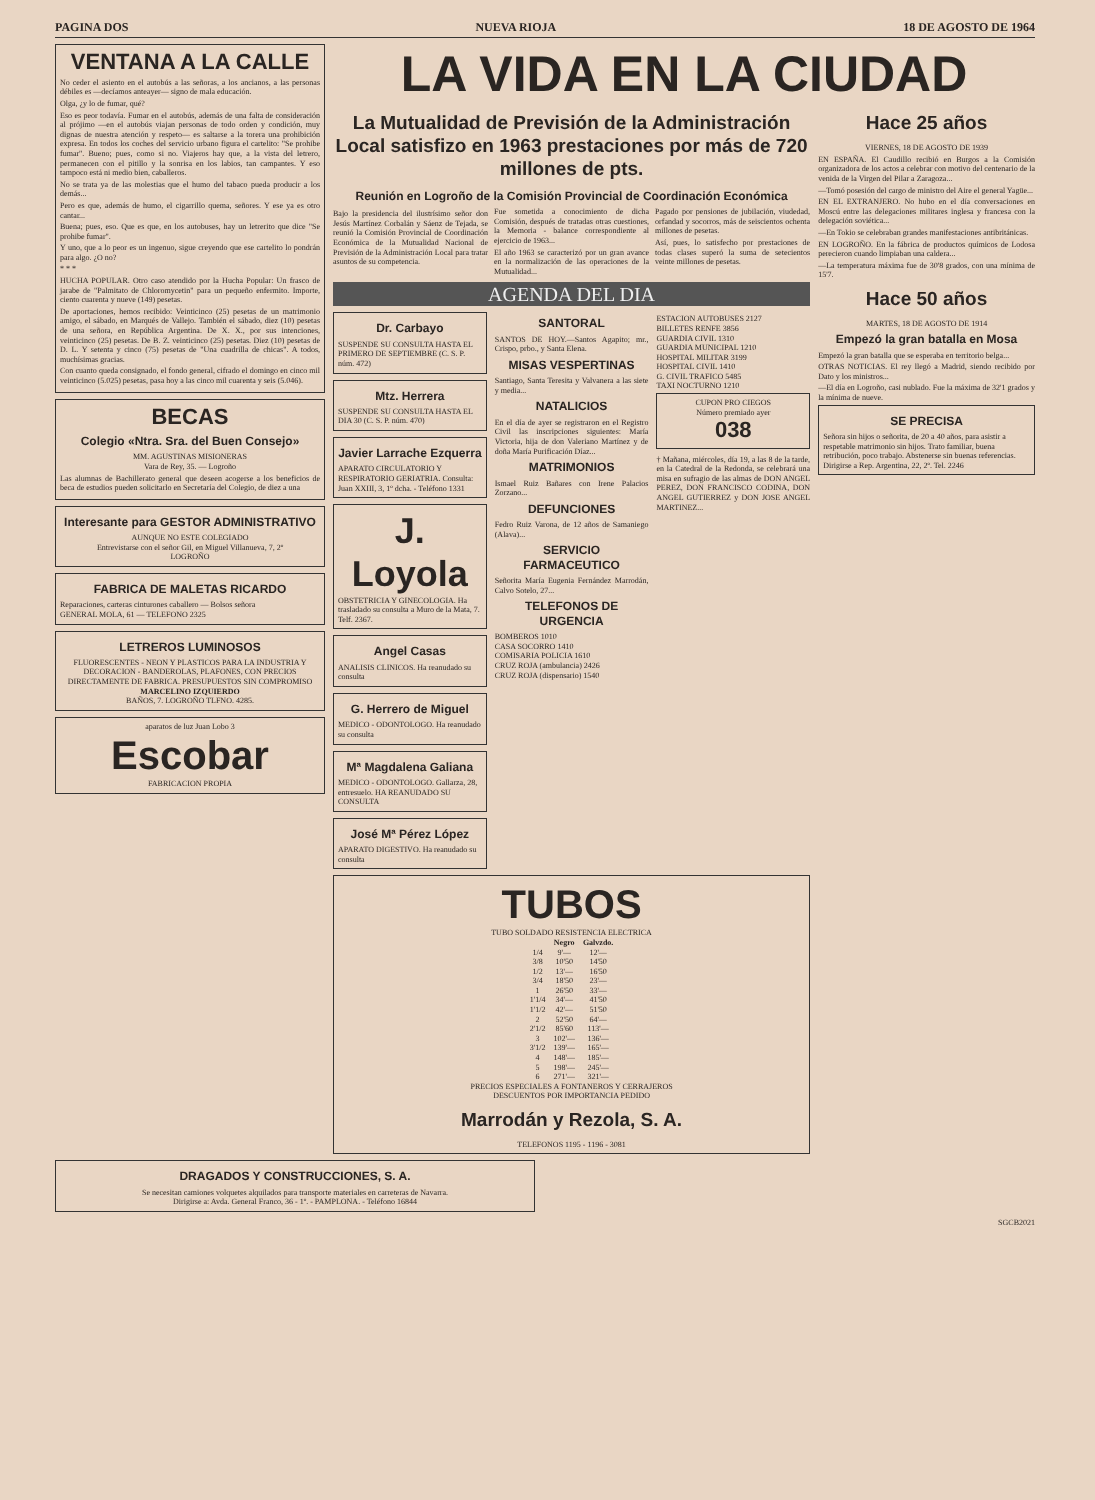PAGINA DOS NUEVA RIOJA 18 DE AGOSTO DE 1964
VENTANA A LA CALLE
No ceder el asiento en el autobús a las señoras, a los ancianos, a las personas débiles es —decíamos anteayer— signo de mala educación.
Olga, ¿y lo de fumar, qué?
Eso es peor todavía. Fumar en el autobús, además de una falta de consideración al prójimo —en el autobús viajan personas de todo orden y condición, muy dignas de nuestra atención y respeto— es saltarse a la torera una prohibición expresa. En todos los coches del servicio urbano figura el cartelito: "Se prohibe fumar". Bueno; pues, como si no. Viajeros hay que, a la vista del letrero, permanecen con el pitillo y la sonrisa en los labios, tan campantes. Y eso tampoco está ni medio bien, caballeros.
No se trata ya de las molestias que el humo del tabaco pueda producir a los demás...
Pero es que, además de humo, el cigarrillo quema, señores. Y ese ya es otro cantar...
Buena; pues, eso. Que es que, en los autobuses, hay un letrerito que dice "Se prohibe fumar".
Y uno, que a lo peor es un ingenuo, sigue creyendo que ese cartelito lo pondrán para algo. ¿O no?
* * *
HUCHA POPULAR. Otro caso atendido por la Hucha Popular: Un frasco de jarabe de "Palmitato de Chloromycetin" para un pequeño enfermito. Importe, ciento cuarenta y nueve (149) pesetas.
De aportaciones, hemos recibido: Veinticinco (25) pesetas de un matrimonio amigo, el sábado, en Marqués de Vallejo. También el sábado, diez (10) pesetas de una señora, en República Argentina. De X. X., por sus intenciones, veinticinco (25) pesetas. De B. Z. veinticinco (25) pesetas. Diez (10) pesetas de D. L. Y setenta y cinco (75) pesetas de "Una cuadrilla de chicas". A todos, muchísimas gracias.
Con cuanto queda consignado, el fondo general, cifrado el domingo en cinco mil veinticinco (5.025) pesetas, pasa hoy a las cinco mil cuarenta y seis (5.046).
BECAS
Colegio «Ntra. Sra. del Buen Consejo»
MM. AGUSTINAS MISIONERAS
Vara de Rey, 35. — Logroño
Las alumnas de Bachillerato general que deseen acogerse a los beneficios de beca de estudios pueden solicitarlo en Secretaría del Colegio, de diez a una
Interesante para GESTOR ADMINISTRATIVO
AUNQUE NO ESTE COLEGIADO
Entrevistarse con el señor Gil, en Miguel Villanueva, 7, 2º
LOGROÑO
FABRICA DE MALETAS RICARDO
Reparaciones, carteras cinturones caballero — Bolsos señora
GENERAL MOLA, 61 — TELEFONO 2325
LETREROS LUMINOSOS
FLUORESCENTES - NEON Y PLASTICOS PARA LA INDUSTRIA Y DECORACION - BANDEROLAS, PLAFONES, CON PRECIOS DIRECTAMENTE DE FABRICA. PRESUPUESTOS SIN COMPROMISO
MARCELINO IZQUIERDO
BAÑOS, 7. LOGROÑO TLFNO. 4285.
aparatos de luz Juan Lobo 3
Escobar
FABRICACION PROPIA
LA VIDA EN LA CIUDAD
La Mutualidad de Previsión de la Administración Local satisfizo en 1963 prestaciones por más de 720 millones de pts.
Reunión en Logroño de la Comisión Provincial de Coordinación Económica
Bajo la presidencia del ilustrísimo señor don Jesús Martínez Corbalán y Sáenz de Tejada, se reunió la Comisión Provincial de Coordinación Económica de la Mutualidad Nacional de Previsión de la Administración Local para tratar asuntos de su competencia.
Fue sometida a conocimiento de dicha Comisión, después de tratadas otras cuestiones, la Memoria - balance correspondiente al ejercicio de 1963...
El año 1963 se caracterizó por un gran avance en la normalización de las operaciones de la Mutualidad...
Pagado por pensiones de jubilación, viudedad, orfandad y socorros, más de seiscientos ochenta millones de pesetas.
Así, pues, lo satisfecho por prestaciones de todas clases superó la suma de setecientos veinte millones de pesetas.
AGENDA DEL DIA
Dr. Carbayo
SUSPENDE SU CONSULTA HASTA EL PRIMERO DE SEPTIEMBRE (C. S. P. núm. 472)
Mtz. Herrera
SUSPENDE SU CONSULTA HASTA EL DIA 30 (C. S. P. núm. 470)
Javier Larrache Ezquerra
APARATO CIRCULATORIO Y RESPIRATORIO GERIATRIA. Consulta: Juan XXIII, 3, 1º dcha. - Teléfono 1331
J. Loyola
OBSTETRICIA Y GINECOLOGIA. Ha trasladado su consulta a Muro de la Mata, 7. Telf. 2367.
Angel Casas
ANALISIS CLINICOS. Ha reanudado su consulta
G. Herrero de Miguel
MEDICO - ODONTOLOGO. Ha reanudado su consulta
Mª Magdalena Galiana
MEDICO - ODONTOLOGO. Gallarza, 28, entresuelo. HA REANUDADO SU CONSULTA
José Mª Pérez López
APARATO DIGESTIVO. Ha reanudado su consulta
SANTORAL
SANTOS DE HOY.—Santos Agapito; mr., Crispo, prbo., y Santa Elena.
MISAS VESPERTINAS
Santiago, Santa Teresita y Valvanera a las siete y media...
NATALICIOS
En el día de ayer se registraron en el Registro Civil las inscripciones siguientes: María Victoria, hija de don Valeriano Martínez y de doña María Purificación Díaz...
MATRIMONIOS
Ismael Ruiz Bañares con Irene Palacios Zorzano...
DEFUNCIONES
Fedro Ruiz Varona, de 12 años de Samaniego (Alava)...
SERVICIO FARMACEUTICO
Señorita María Eugenia Fernández Marrodán, Calvo Sotelo, 27...
TELEFONOS DE URGENCIA
BOMBEROS 1010
CASA SOCORRO 1410
COMISARIA POLICIA 1610
CRUZ ROJA (ambulancia) 2426
CRUZ ROJA (dispensario) 1540
ESTACION AUTOBUSES 2127
BILLETES RENFE 3856
GUARDIA CIVIL 1310
GUARDIA MUNICIPAL 1210
HOSPITAL MILITAR 3199
HOSPITAL CIVIL 1410
G. CIVIL TRAFICO 5485
TAXI NOCTURNO 1210
CUPON PRO CIEGOS
Número premiado ayer
038
† Mañana, miércoles, día 19, a las 8 de la tarde, en la Catedral de la Redonda, se celebrará una misa en sufragio de las almas de DON ANGEL PEREZ, DON FRANCISCO CODINA, DON ANGEL GUTIERREZ y DON JOSE ANGEL MARTINEZ...
TUBOS
TUBO SOLDADO RESISTENCIA ELECTRICA
| | Negro | Galvzdo. |
| --- | --- | --- |
| 1/4 | 9'— | 12'— |
| 3/8 | 10'50 | 14'50 |
| 1/2 | 13'— | 16'50 |
| 3/4 | 18'50 | 23'— |
| 1 | 26'50 | 33'— |
| 1'1/4 | 34'— | 41'50 |
| 1'1/2 | 42'— | 51'50 |
| 2 | 52'50 | 64'— |
| 2'1/2 | 85'60 | 113'— |
| 3 | 102'— | 136'— |
| 3'1/2 | 139'— | 165'— |
| 4 | 148'— | 185'— |
| 5 | 198'— | 245'— |
| 6 | 271'— | 321'— |
PRECIOS ESPECIALES A FONTANEROS Y CERRAJEROS
DESCUENTOS POR IMPORTANCIA PEDIDO
Marrodán y Rezola, S. A.
TELEFONOS 1195 - 1196 - 3081
Hace 25 años
VIERNES, 18 DE AGOSTO DE 1939
EN ESPAÑA. El Caudillo recibió en Burgos a la Comisión organizadora de los actos a celebrar con motivo del centenario de la venida de la Virgen del Pilar a Zaragoza...
—Tomó posesión del cargo de ministro del Aire el general Yagüe...
EN EL EXTRANJERO. No hubo en el día conversaciones en Moscú entre las delegaciones militares inglesa y francesa con la delegación soviética...
—En Tokio se celebraban grandes manifestaciones antibritánicas.
EN LOGROÑO. En la fábrica de productos químicos de Lodosa perecieron cuando limpiaban una caldera...
—La temperatura máxima fue de 30'8 grados, con una mínima de 15'7.
Hace 50 años
MARTES, 18 DE AGOSTO DE 1914
Empezó la gran batalla en Mosa
Empezó la gran batalla que se esperaba en territorio belga...
OTRAS NOTICIAS. El rey llegó a Madrid, siendo recibido por Dato y los ministros...
—El día en Logroño, casi nublado. Fue la máxima de 32'1 grados y la mínima de nueve.
SE PRECISA
Señora sin hijos o señorita, de 20 a 40 años, para asistir a respetable matrimonio sin hijos. Trato familiar, buena retribución, poco trabajo. Abstenerse sin buenas referencias. Dirigirse a Rep. Argentina, 22, 2º. Tel. 2246
DRAGADOS Y CONSTRUCCIONES, S. A.
Se necesitan camiones volquetes alquilados para transporte materiales en carreteras de Navarra.
Dirigirse a: Avda. General Franco, 36 - 1º. - PAMPLONA. - Teléfono 16844
SGCB2021